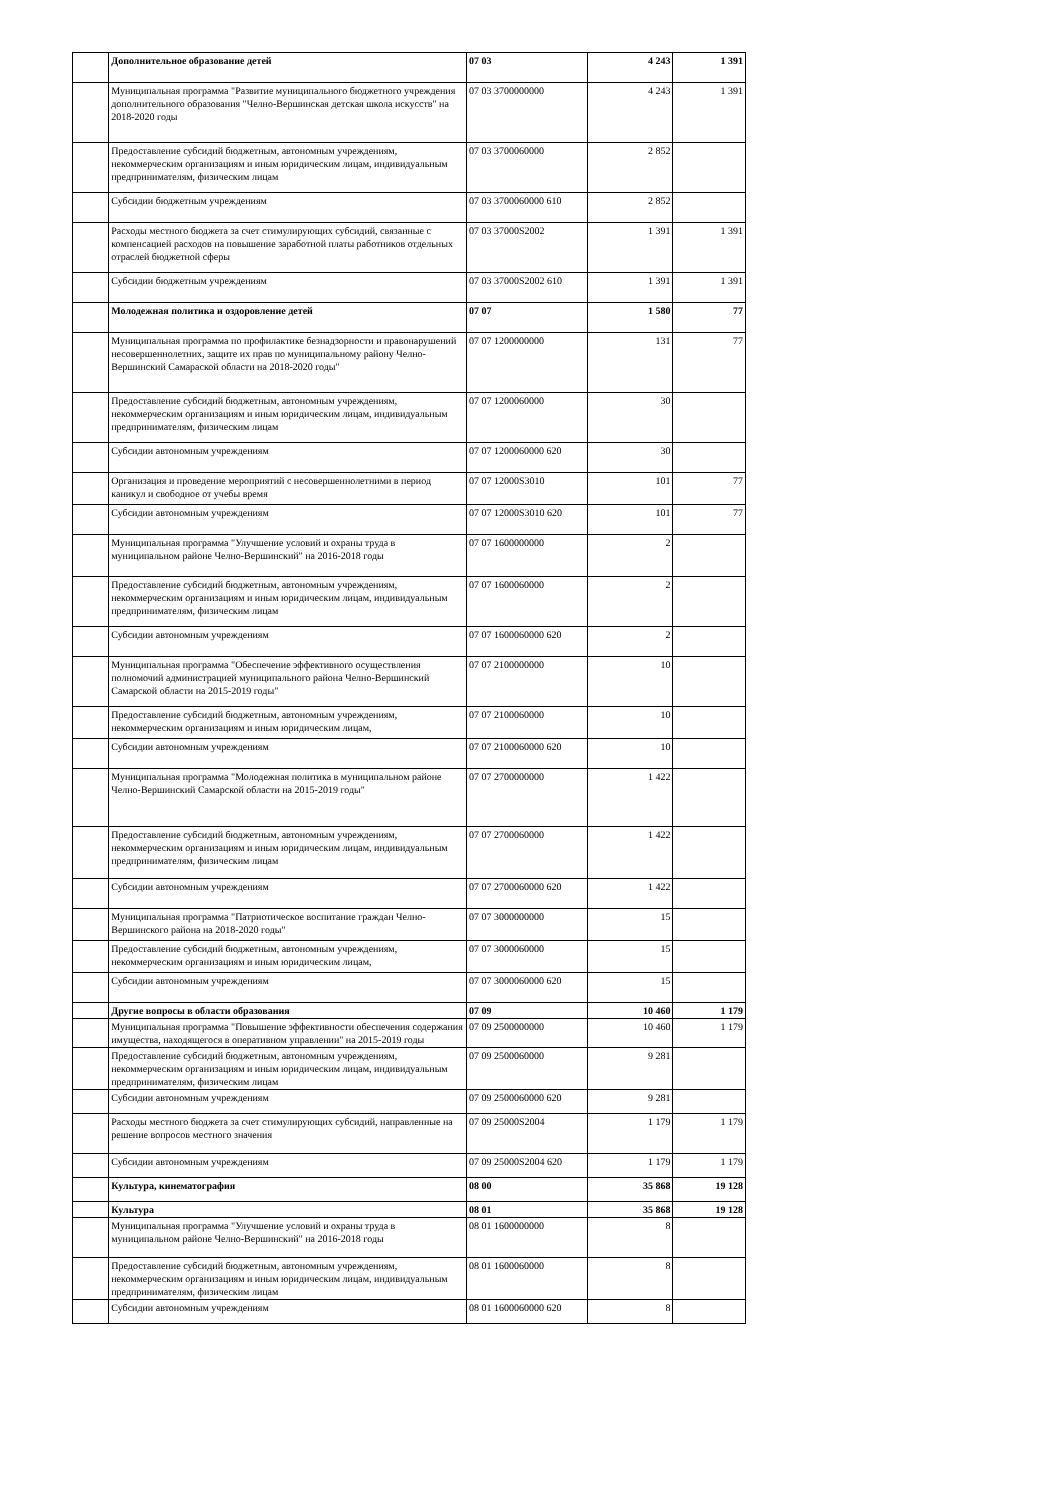| | Дополнительное образование детей | 07 03 | 4 243 | 1 391 |
| | Муниципальная программа "Развитие муниципального бюджетного учреждения дополнительного образования "Челно-Вершинская детская школа искусств" на 2018-2020 годы | 07 03 3700000000 | 4 243 | 1 391 |
| | Предоставление субсидий бюджетным, автономным учреждениям, некоммерческим организациям и иным юридическим лицам, индивидуальным предпринимателям, физическим лицам | 07 03 3700060000 | 2 852 | |
| | Субсидии бюджетным учреждениям | 07 03 3700060000 610 | 2 852 | |
| | Расходы местного бюджета за счет стимулирующих субсидий, связанные с компенсацией расходов на повышение заработной платы работников отдельных отраслей бюджетной сферы | 07 03 37000S2002 | 1 391 | 1 391 |
| | Субсидии бюджетным учреждениям | 07 03 37000S2002 610 | 1 391 | 1 391 |
| | Молодежная политика и оздоровление детей | 07 07 | 1 580 | 77 |
| | Муниципальная программа по профилактике безнадзорности и правонарушений несовершеннолетних, защите их прав по муниципальному району Челно-Вершинский Самараской области на 2018-2020 годы" | 07 07 1200000000 | 131 | 77 |
| | Предоставление субсидий бюджетным, автономным учреждениям, некоммерческим организациям и иным юридическим лицам, индивидуальным предпринимателям, физическим лицам | 07 07 1200060000 | 30 | |
| | Субсидии автономным учреждениям | 07 07 1200060000 620 | 30 | |
| | Организация и проведение мероприятий с несовершеннолетними в период каникул и свободное от учебы время | 07 07 12000S3010 | 101 | 77 |
| | Субсидии автономным учреждениям | 07 07 12000S3010 620 | 101 | 77 |
| | Муниципальная программа "Улучшение условий и охраны труда в муниципальном районе Челно-Вершинский" на 2016-2018 годы | 07 07 1600000000 | 2 | |
| | Предоставление субсидий бюджетным, автономным учреждениям, некоммерческим организациям и иным юридическим лицам, индивидуальным предпринимателям, физическим лицам | 07 07 1600060000 | 2 | |
| | Субсидии автономным учреждениям | 07 07 1600060000 620 | 2 | |
| | Муниципальная программа "Обеспечение эффективного осуществления полномочий администрацией муниципального района Челно-Вершинский Самарской области на 2015-2019 годы" | 07 07 2100000000 | 10 | |
| | Предоставление субсидий бюджетным, автономным учреждениям, некоммерческим организациям и иным юридическим лицам, | 07 07 2100060000 | 10 | |
| | Субсидии автономным учреждениям | 07 07 2100060000 620 | 10 | |
| | Муниципальная программа "Молодежная политика в муниципальном районе Челно-Вершинский Самарской области на 2015-2019 годы" | 07 07 2700000000 | 1 422 | |
| | Предоставление субсидий бюджетным, автономным учреждениям, некоммерческим организациям и иным юридическим лицам, индивидуальным предпринимателям, физическим лицам | 07 07 2700060000 | 1 422 | |
| | Субсидии автономным учреждениям | 07 07 2700060000 620 | 1 422 | |
| | Муниципальная программа "Патриотическое воспитание граждан Челно-Вершинского района на 2018-2020 годы" | 07 07 3000000000 | 15 | |
| | Предоставление субсидий бюджетным, автономным учреждениям, некоммерческим организациям и иным юридическим лицам, | 07 07 3000060000 | 15 | |
| | Субсидии автономным учреждениям | 07 07 3000060000 620 | 15 | |
| | Другие вопросы в области образования | 07 09 | 10 460 | 1 179 |
| | Муниципальная программа "Повышение эффективности обеспечения содержания имущества, находящегося в оперативном управлении" на 2015-2019 годы | 07 09 2500000000 | 10 460 | 1 179 |
| | Предоставление субсидий бюджетным, автономным учреждениям, некоммерческим организациям и иным юридическим лицам, индивидуальным предпринимателям, физическим лицам | 07 09 2500060000 | 9 281 | |
| | Субсидии автономным учреждениям | 07 09 2500060000 620 | 9 281 | |
| | Расходы местного бюджета за счет стимулирующих субсидий, направленные на решение вопросов местного значения | 07 09 25000S2004 | 1 179 | 1 179 |
| | Субсидии автономным учреждениям | 07 09 25000S2004 620 | 1 179 | 1 179 |
| | Культура, кинематография | 08 00 | 35 868 | 19 128 |
| | Культура | 08 01 | 35 868 | 19 128 |
| | Муниципальная программа "Улучшение условий и охраны труда в муниципальном районе Челно-Вершинский" на 2016-2018 годы | 08 01 1600000000 | 8 | |
| | Предоставление субсидий бюджетным, автономным учреждениям, некоммерческим организациям и иным юридическим лицам, индивидуальным предпринимателям, физическим лицам | 08 01 1600060000 | 8 | |
| | Субсидии автономным учреждениям | 08 01 1600060000 620 | 8 | |